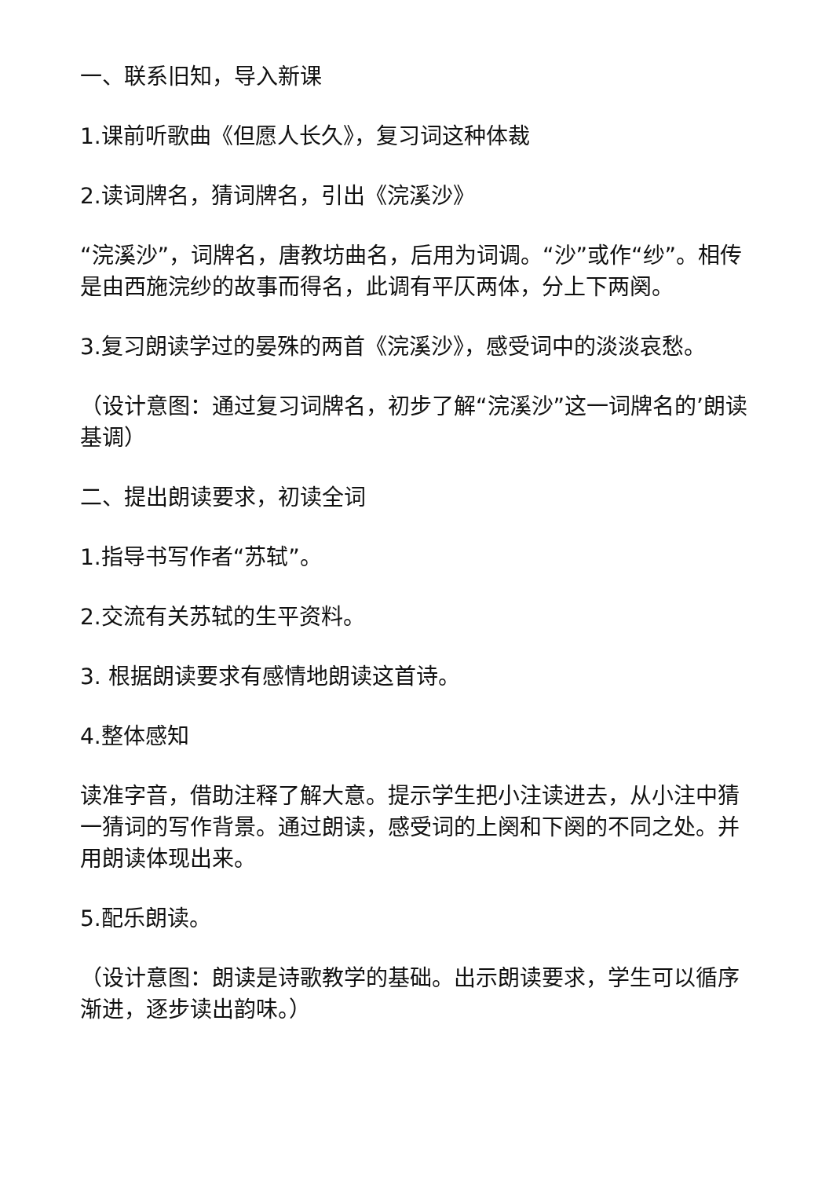一、联系旧知，导入新课
1.课前听歌曲《但愿人长久》，复习词这种体裁
2.读词牌名，猜词牌名，引出《浣溪沙》
“浣溪沙”，词牌名，唐教坊曲名，后用为词调。“沙”或作“纱”。相传是由西施浣纱的故事而得名，此调有平仄两体，分上下两阕。
3.复习朗读学过的晏殊的两首《浣溪沙》，感受词中的淡淡哀愁。
（设计意图：通过复习词牌名，初步了解“浣溪沙”这一词牌名的’朗读基调）
二、提出朗读要求，初读全词
1.指导书写作者“苏轼”。
2.交流有关苏轼的生平资料。
3. 根据朗读要求有感情地朗读这首诗。
4.整体感知
读准字音，借助注释了解大意。提示学生把小注读进去，从小注中猜一猜词的写作背景。通过朗读，感受词的上阕和下阕的不同之处。并用朗读体现出来。
5.配乐朗读。
（设计意图：朗读是诗歌教学的基础。出示朗读要求，学生可以循序渐进，逐步读出韵味。）